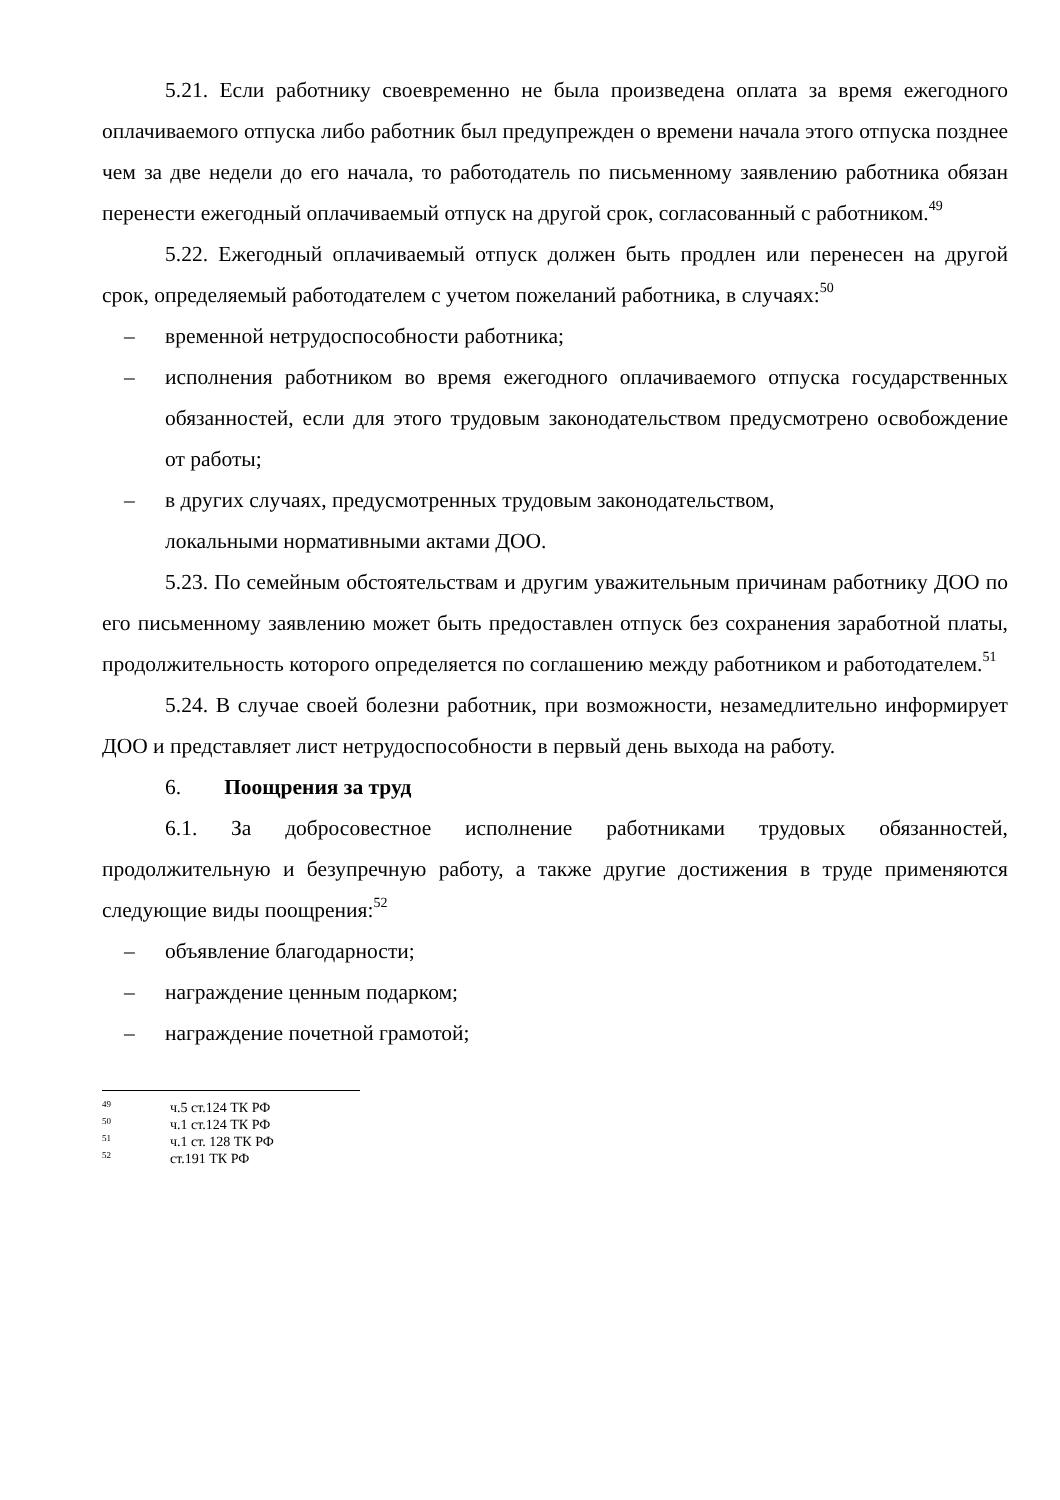5.21. Если работнику своевременно не была произведена оплата за время ежегодного оплачиваемого отпуска либо работник был предупрежден о времени начала этого отпуска позднее чем за две недели до его начала, то работодатель по письменному заявлению работника обязан перенести ежегодный оплачиваемый отпуск на другой срок, согласованный с работником.<sup>49</sup>
5.22. Ежегодный оплачиваемый отпуск должен быть продлен или перенесен на другой срок, определяемый работодателем с учетом пожеланий работника, в случаях:<sup>50</sup>
– временной нетрудоспособности работника;
– исполнения работником во время ежегодного оплачиваемого отпуска государственных обязанностей, если для этого трудовым законодательством предусмотрено освобождение от работы;
– в других случаях, предусмотренных трудовым законодательством,
локальными нормативными актами ДОО.
5.23. По семейным обстоятельствам и другим уважительным причинам работнику ДОО по его письменному заявлению может быть предоставлен отпуск без сохранения заработной платы, продолжительность которого определяется по соглашению между работником и работодателем.<sup>51</sup>
5.24. В случае своей болезни работник, при возможности, незамедлительно информирует ДОО и представляет лист нетрудоспособности в первый день выхода на работу.
6. Поощрения за труд
6.1. За добросовестное исполнение работниками трудовых обязанностей, продолжительную и безупречную работу, а также другие достижения в труде применяются следующие виды поощрения:<sup>52</sup>
– объявление благодарности;
– награждение ценным подарком;
– награждение почетной грамотой;
<sup>49</sup> ч.5 ст.124 ТК РФ
<sup>50</sup> ч.1 ст.124 ТК РФ
<sup>51</sup> ч.1 ст. 128 ТК РФ
<sup>52</sup> ст.191 ТК РФ